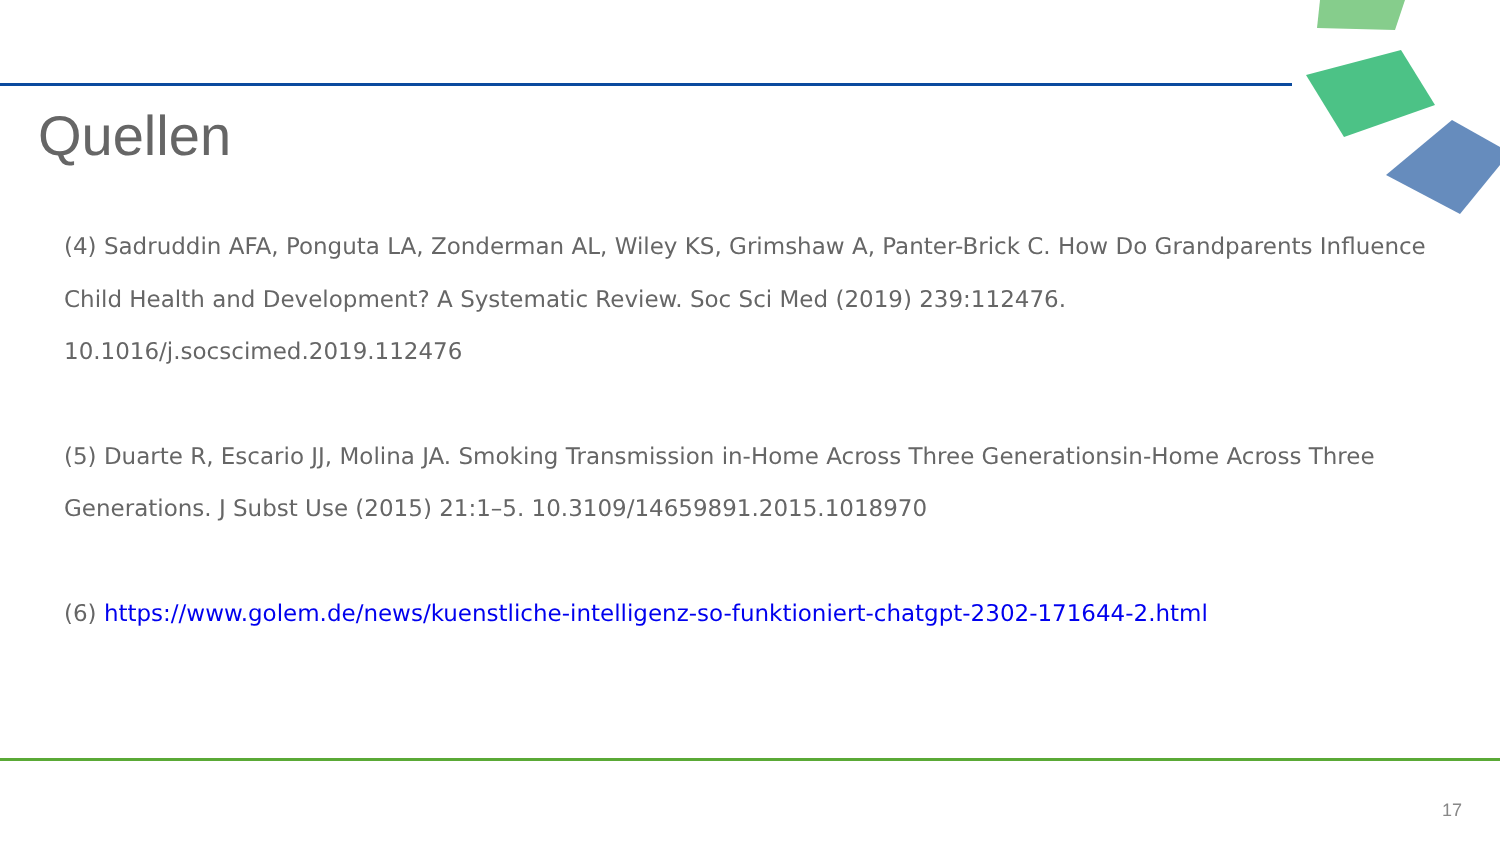Quellen
(4) Sadruddin AFA, Ponguta LA, Zonderman AL, Wiley KS, Grimshaw A, Panter-Brick C. How Do Grandparents Influence Child Health and Development? A Systematic Review. Soc Sci Med (2019) 239:112476. 10.1016/j.socscimed.2019.112476
(5) Duarte R, Escario JJ, Molina JA. Smoking Transmission in-Home Across Three Generationsin-Home Across Three Generations. J Subst Use (2015) 21:1–5. 10.3109/14659891.2015.1018970
(6) https://www.golem.de/news/kuenstliche-intelligenz-so-funktioniert-chatgpt-2302-171644-2.html
17